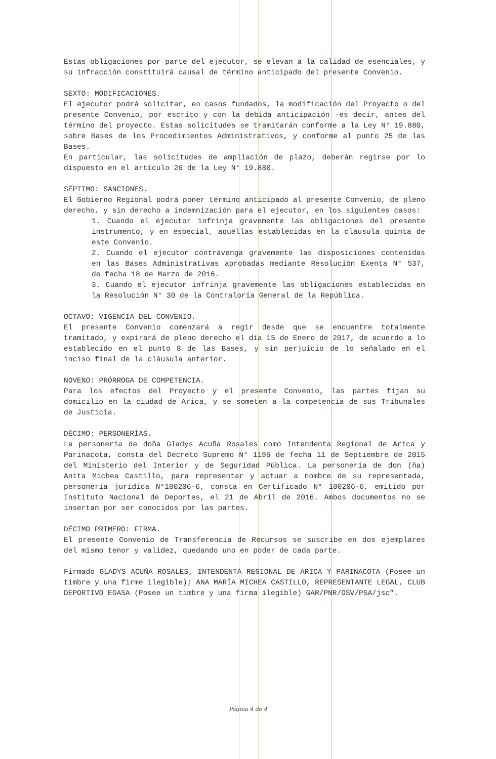Estas obligaciones por parte del ejecutor, se elevan a la calidad de esenciales, y su infracción constituirá causal de término anticipado del presente Convenio.
SEXTO: MODIFICACIONES.
El ejecutor podrá solicitar, en casos fundados, la modificación del Proyecto o del presente Convenio, por escrito y con la debida anticipación -es decir, antes del término del proyecto. Estas solicitudes se tramitarán conforme a la Ley N° 19.880, sobre Bases de los Procedimientos Administrativos, y conforme al punto 25 de las Bases.
En particular, las solicitudes de ampliación de plazo, deberán regirse por lo dispuesto en el artículo 26 de la Ley N° 19.880.
SÉPTIMO: SANCIONES.
El Gobierno Regional podrá poner término anticipado al presente Convenio, de pleno derecho, y sin derecho a indemnización para el ejecutor, en los siguientes casos:
1. Cuando el ejecutor infrinja gravemente las obligaciones del presente instrumento, y en especial, aquéllas establecidas en la cláusula quinta de este Convenio.
2. Cuando el ejecutor contravenga gravemente las disposiciones contenidas en las Bases Administrativas aprobadas mediante Resolución Exenta N° 537, de fecha 18 de Marzo de 2016.
3. Cuando el ejecutor infrinja gravemente las obligaciones establecidas en la Resolución N° 30 de la Contraloría General de la República.
OCTAVO: VIGENCIA DEL CONVENIO.
El presente Convenio comenzará a regir desde que se encuentre totalmente tramitado, y expirará de pleno derecho el día 15 de Enero de 2017, de acuerdo a lo establecido en el punto 8 de las Bases, y sin perjuicio de lo señalado en el inciso final de la cláusula anterior.
NOVENO: PRÓRROGA DE COMPETENCIA.
Para los efectos del Proyecto y el presente Convenio, las partes fijan su domicilio en la ciudad de Arica, y se someten a la competencia de sus Tribunales de Justicia.
DÉCIMO: PERSONERÍAS.
La personería de doña Gladys Acuña Rosales como Intendenta Regional de Arica y Parinacota, consta del Decreto Supremo N° 1196 de fecha 11 de Septiembre de 2015 del Ministerio del Interior y de Seguridad Pública. La personería de don (ña) Anita Michea Castillo, para representar y actuar a nombre de su representada, personería jurídica N°100206-6, consta en Certificado N° 100206-6, emitido por Instituto Nacional de Deportes, el 21 de Abril de 2016. Ambos documentos no se insertan por ser conocidos por las partes.
DÉCIMO PRIMERO: FIRMA.
El presente Convenio de Transferencia de Recursos se suscribe en dos ejemplares del mismo tenor y validez, quedando uno en poder de cada parte.
Firmado GLADYS ACUÑA ROSALES, INTENDENTA REGIONAL DE ARICA Y PARINACOTA (Posee un timbre y una firme ilegible); ANA MARÍA MICHEA CASTILLO, REPRESENTANTE LEGAL, CLUB DEPORTIVO EGASA (Posee un timbre y una firma ilegible) GAR/PNR/OSV/PSA/jsc”.
Página 4 de 4